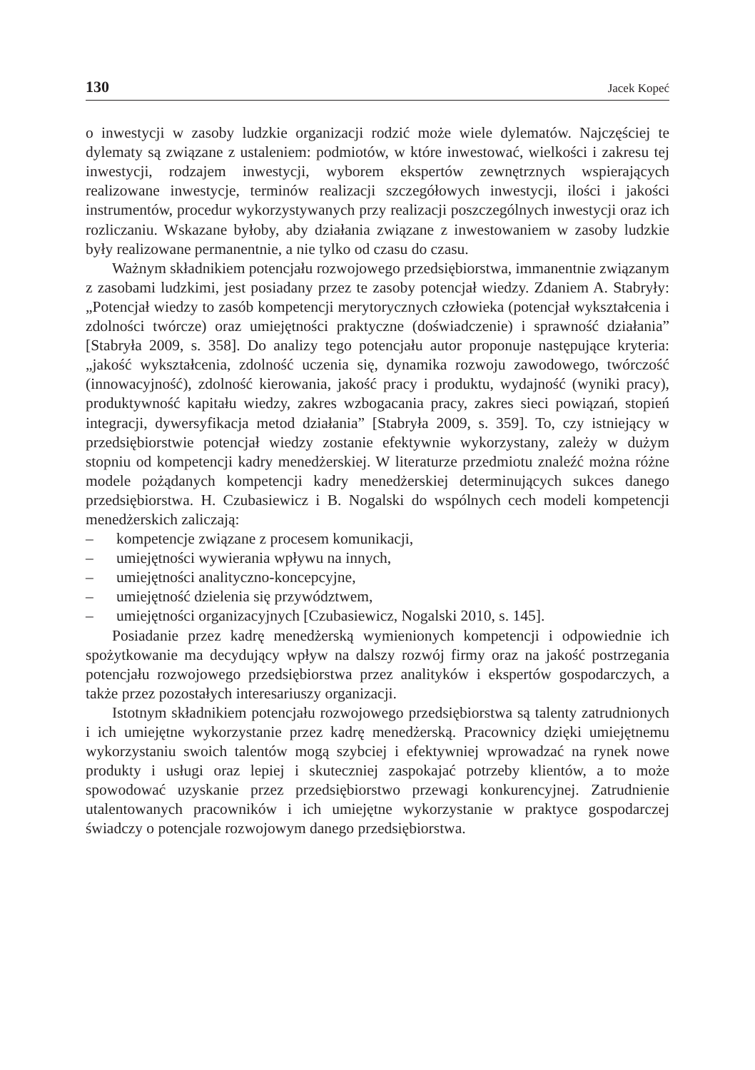130 Jacek Kopeć
o inwestycji w zasoby ludzkie organizacji rodzić może wiele dylematów. Najczęściej te dylematy są związane z ustaleniem: podmiotów, w które inwestować, wielkości i zakresu tej inwestycji, rodzajem inwestycji, wyborem ekspertów zewnętrznych wspierających realizowane inwestycje, terminów realizacji szczegółowych inwestycji, ilości i jakości instrumentów, procedur wykorzystywanych przy realizacji poszczególnych inwestycji oraz ich rozliczaniu. Wskazane byłoby, aby działania związane z inwestowaniem w zasoby ludzkie były realizowane permanentnie, a nie tylko od czasu do czasu.
Ważnym składnikiem potencjału rozwojowego przedsiębiorstwa, immanentnie związanym z zasobami ludzkimi, jest posiadany przez te zasoby potencjał wiedzy. Zdaniem A. Stabryły: „Potencjał wiedzy to zasób kompetencji merytorycznych człowieka (potencjał wykształcenia i zdolności twórcze) oraz umiejętności praktyczne (doświadczenie) i sprawność działania” [Stabryła 2009, s. 358]. Do analizy tego potencjału autor proponuje następujące kryteria: „jakość wykształcenia, zdolność uczenia się, dynamika rozwoju zawodowego, twórczość (innowacyjność), zdolność kierowania, jakość pracy i produktu, wydajność (wyniki pracy), produktywność kapitału wiedzy, zakres wzbogacania pracy, zakres sieci powiązań, stopień integracji, dywersyfikacja metod działania” [Stabryła 2009, s. 359]. To, czy istniejący w przedsiębiorstwie potencjał wiedzy zostanie efektywnie wykorzystany, zależy w dużym stopniu od kompetencji kadry menedżerskiej. W literaturze przedmiotu znaleźć można różne modele pożądanych kompetencji kadry menedżerskiej determinujących sukces danego przedsiębiorstwa. H. Czubasiewicz i B. Nogalski do wspólnych cech modeli kompetencji menedżerskich zaliczają:
– kompetencje związane z procesem komunikacji,
– umiejętności wywierania wpływu na innych,
– umiejętności analityczno-koncepcyjne,
– umiejętność dzielenia się przywództwem,
– umiejętności organizacyjnych [Czubasiewicz, Nogalski 2010, s. 145].
Posiadanie przez kadrę menedżerską wymienionych kompetencji i odpowiednie ich spożytkowanie ma decydujący wpływ na dalszy rozwój firmy oraz na jakość postrzegania potencjału rozwojowego przedsiębiorstwa przez analityków i ekspertów gospodarczych, a także przez pozostałych interesariuszy organizacji.
Istotnym składnikiem potencjału rozwojowego przedsiębiorstwa są talenty zatrudnionych i ich umiejętne wykorzystanie przez kadrę menedżerską. Pracownicy dzięki umiejętnemu wykorzystaniu swoich talentów mogą szybciej i efektywniej wprowadzać na rynek nowe produkty i usługi oraz lepiej i skuteczniej zaspokajać potrzeby klientów, a to może spowodować uzyskanie przez przedsiębiorstwo przewagi konkurencyjnej. Zatrudnienie utalentowanych pracowników i ich umiejętne wykorzystanie w praktyce gospodarczej świadczy o potencjale rozwojowym danego przedsiębiorstwa.